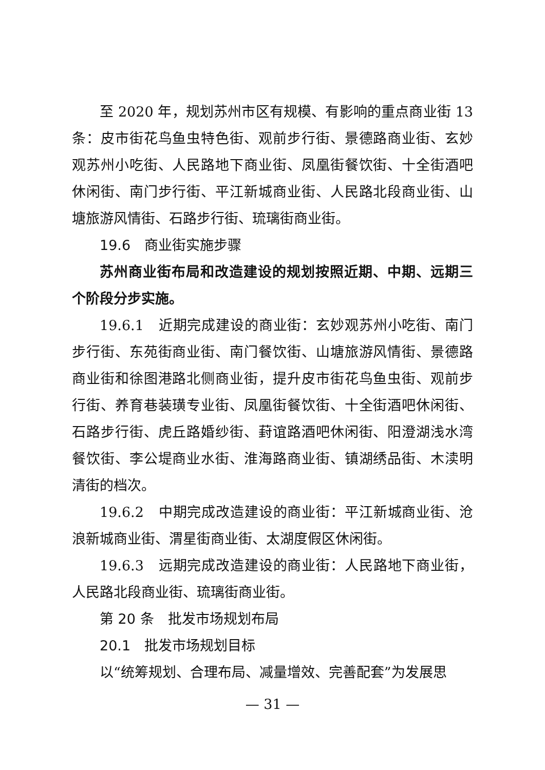至 2020 年，规划苏州市区有规模、有影响的重点商业街 13 条：皮市街花鸟鱼虫特色街、观前步行街、景德路商业街、玄妙观苏州小吃街、人民路地下商业街、凤凰街餐饮街、十全街酒吧休闲街、南门步行街、平江新城商业街、人民路北段商业街、山塘旅游风情街、石路步行街、琉璃街商业街。
19.6　商业街实施步骤
苏州商业街布局和改造建设的规划按照近期、中期、远期三个阶段分步实施。
19.6.1　近期完成建设的商业街：玄妙观苏州小吃街、南门步行街、东苑街商业街、南门餐饮街、山塘旅游风情街、景德路商业街和徐图港路北侧商业街，提升皮市街花鸟鱼虫街、观前步行街、养育巷装璜专业街、凤凰街餐饮街、十全街酒吧休闲街、石路步行街、虎丘路婚纱街、葑谊路酒吧休闲街、阳澄湖浅水湾餐饮街、李公堤商业水街、淮海路商业街、镇湖绣品街、木渎明清街的档次。
19.6.2　中期完成改造建设的商业街：平江新城商业街、沧浪新城商业街、渭星街商业街、太湖度假区休闲街。
19.6.3　远期完成改造建设的商业街：人民路地下商业街，人民路北段商业街、琉璃街商业街。
第 20 条　批发市场规划布局
20.1　批发市场规划目标
以“统筹规划、合理布局、减量增效、完善配套”为发展思
— 31 —